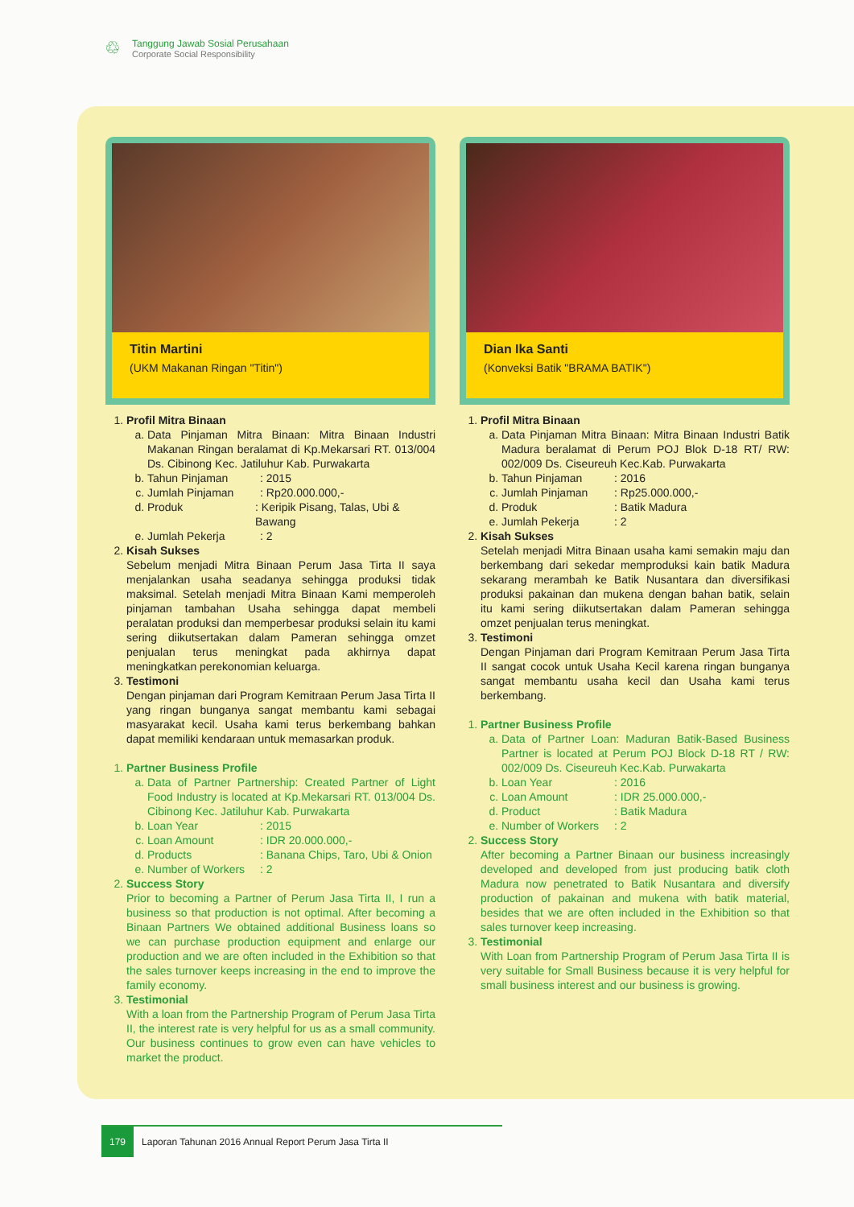♲
Tanggung Jawab Sosial Perusahaan
Corporate Social Responsibility
Titin Martini
(UKM Makanan Ringan "Titin")
1. Profil Mitra Binaan
a. Data Pinjaman Mitra Binaan: Mitra Binaan Industri Makanan Ringan beralamat di Kp.Mekarsari RT. 013/004 Ds. Cibinong Kec. Jatiluhur Kab. Purwakarta
b. Tahun Pinjaman: 2015
c. Jumlah Pinjaman: Rp20.000.000,-
d. Produk: Keripik Pisang, Talas, Ubi & Bawang
e. Jumlah Pekerja: 2
2. Kisah Sukses
Sebelum menjadi Mitra Binaan Perum Jasa Tirta II saya menjalankan usaha seadanya sehingga produksi tidak maksimal. Setelah menjadi Mitra Binaan Kami memperoleh pinjaman tambahan Usaha sehingga dapat membeli peralatan produksi dan memperbesar produksi selain itu kami sering diikutsertakan dalam Pameran sehingga omzet penjualan terus meningkat pada akhirnya dapat meningkatkan perekonomian keluarga.
3. Testimoni
Dengan pinjaman dari Program Kemitraan Perum Jasa Tirta II yang ringan bunganya sangat membantu kami sebagai masyarakat kecil. Usaha kami terus berkembang bahkan dapat memiliki kendaraan untuk memasarkan produk.
1. Partner Business Profile
a. Data of Partner Partnership: Created Partner of Light Food Industry is located at Kp.Mekarsari RT. 013/004 Ds. Cibinong Kec. Jatiluhur Kab. Purwakarta
b. Loan Year: 2015
c. Loan Amount: IDR 20.000.000,-
d. Products: Banana Chips, Taro, Ubi & Onion
e. Number of Workers: 2
2. Success Story
Prior to becoming a Partner of Perum Jasa Tirta II, I run a business so that production is not optimal. After becoming a Binaan Partners We obtained additional Business loans so we can purchase production equipment and enlarge our production and we are often included in the Exhibition so that the sales turnover keeps increasing in the end to improve the family economy.
3. Testimonial
With a loan from the Partnership Program of Perum Jasa Tirta II, the interest rate is very helpful for us as a small community. Our business continues to grow even can have vehicles to market the product.
Dian Ika Santi
(Konveksi Batik "BRAMA BATIK")
1. Profil Mitra Binaan
a. Data Pinjaman Mitra Binaan: Mitra Binaan Industri Batik Madura beralamat di Perum POJ Blok D-18 RT/ RW: 002/009 Ds. Ciseureuh Kec.Kab. Purwakarta
b. Tahun Pinjaman: 2016
c. Jumlah Pinjaman: Rp25.000.000,-
d. Produk: Batik Madura
e. Jumlah Pekerja: 2
2. Kisah Sukses
Setelah menjadi Mitra Binaan usaha kami semakin maju dan berkembang dari sekedar memproduksi kain batik Madura sekarang merambah ke Batik Nusantara dan diversifikasi produksi pakainan dan mukena dengan bahan batik, selain itu kami sering diikutsertakan dalam Pameran sehingga omzet penjualan terus meningkat.
3. Testimoni
Dengan Pinjaman dari Program Kemitraan Perum Jasa Tirta II sangat cocok untuk Usaha Kecil karena ringan bunganya sangat membantu usaha kecil dan Usaha kami terus berkembang.
1. Partner Business Profile
a. Data of Partner Loan: Maduran Batik-Based Business Partner is located at Perum POJ Block D-18 RT / RW: 002/009 Ds. Ciseureuh Kec.Kab. Purwakarta
b. Loan Year: 2016
c. Loan Amount: IDR 25.000.000,-
d. Product: Batik Madura
e. Number of Workers: 2
2. Success Story
After becoming a Partner Binaan our business increasingly developed and developed from just producing batik cloth Madura now penetrated to Batik Nusantara and diversify production of pakainan and mukena with batik material, besides that we are often included in the Exhibition so that sales turnover keep increasing.
3. Testimonial
With Loan from Partnership Program of Perum Jasa Tirta II is very suitable for Small Business because it is very helpful for small business interest and our business is growing.
179
Laporan Tahunan 2016 Annual Report Perum Jasa Tirta II